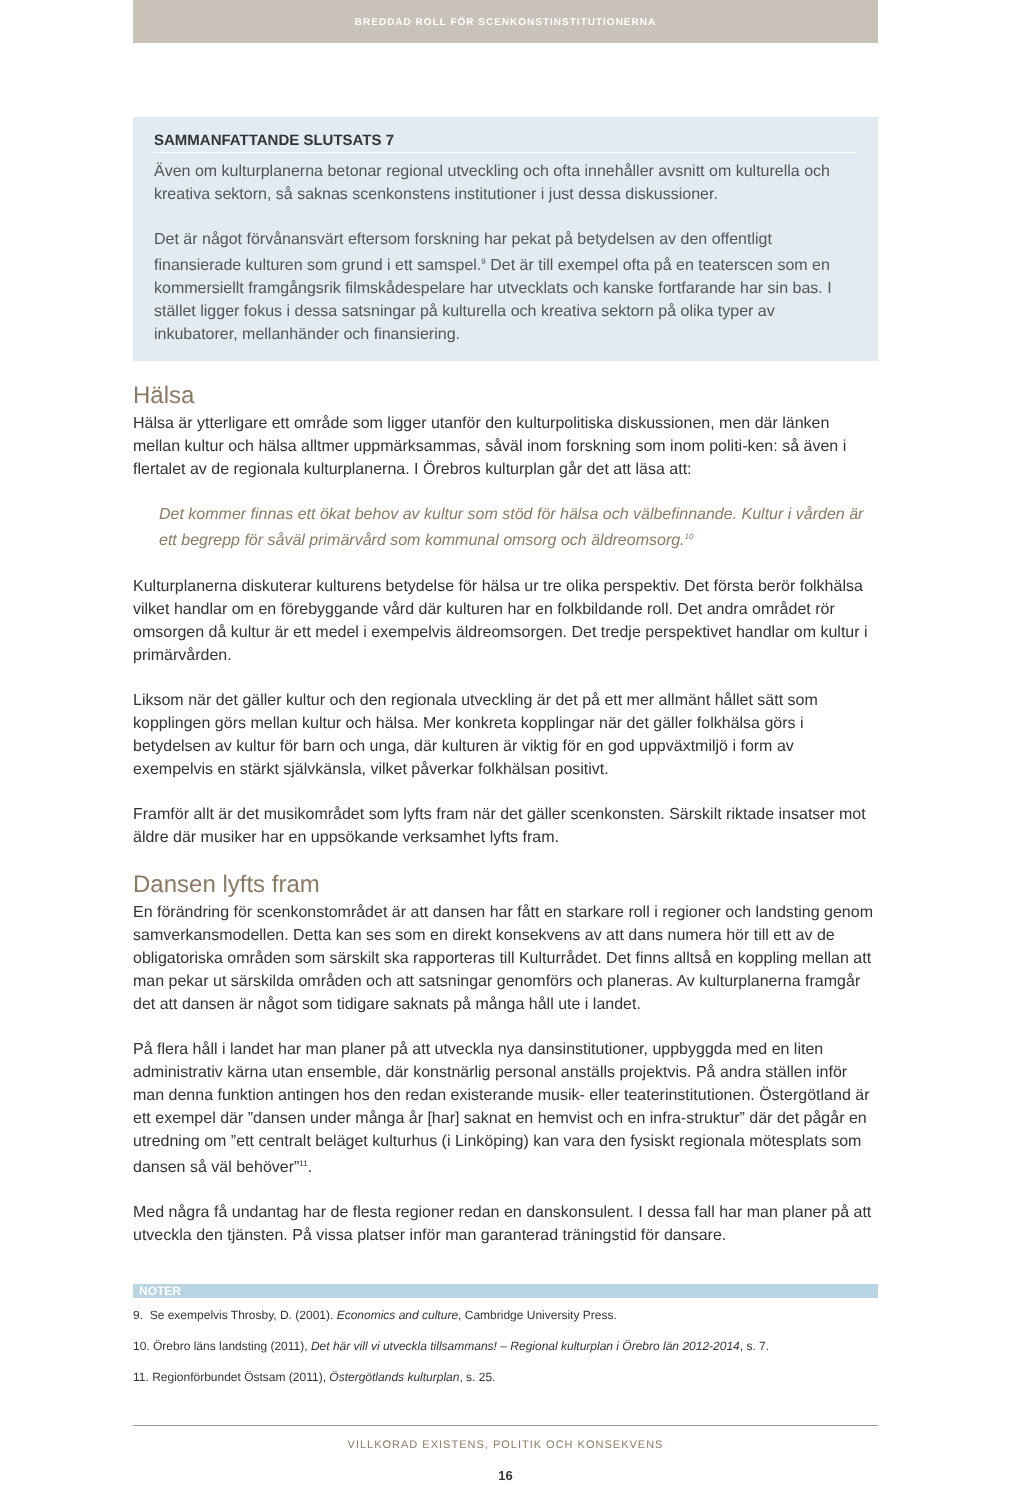BREDDAD ROLL FÖR SCENKONSTINSTITUTIONERNA
SAMMANFATTANDE SLUTSATS 7
Även om kulturplanerna betonar regional utveckling och ofta innehåller avsnitt om kulturella och kreativa sektorn, så saknas scenkonstens institutioner i just dessa diskussioner.
Det är något förvånansvärt eftersom forskning har pekat på betydelsen av den offentligt finansierade kulturen som grund i ett samspel.<sup>9</sup> Det är till exempel ofta på en teaterscen som en kommersiellt framgångsrik filmskådespelare har utvecklats och kanske fortfarande har sin bas. I stället ligger fokus i dessa satsningar på kulturella och kreativa sektorn på olika typer av inkubatorer, mellanhänder och finansiering.
Hälsa
Hälsa är ytterligare ett område som ligger utanför den kulturpolitiska diskussionen, men där länken mellan kultur och hälsa alltmer uppmärksammas, såväl inom forskning som inom politi-ken: så även i flertalet av de regionala kulturplanerna. I Örebros kulturplan går det att läsa att:
Det kommer finnas ett ökat behov av kultur som stöd för hälsa och välbefinnande. Kultur i vården är ett begrepp för såväl primärvård som kommunal omsorg och äldreomsorg.<sup>10</sup>
Kulturplanerna diskuterar kulturens betydelse för hälsa ur tre olika perspektiv. Det första berör folkhälsa vilket handlar om en förebyggande vård där kulturen har en folkbildande roll. Det andra området rör omsorgen då kultur är ett medel i exempelvis äldreomsorgen. Det tredje perspektivet handlar om kultur i primärvården.
Liksom när det gäller kultur och den regionala utveckling är det på ett mer allmänt hållet sätt som kopplingen görs mellan kultur och hälsa. Mer konkreta kopplingar när det gäller folkhälsa görs i betydelsen av kultur för barn och unga, där kulturen är viktig för en god uppväxtmiljö i form av exempelvis en stärkt självkänsla, vilket påverkar folkhälsan positivt.
Framför allt är det musikområdet som lyfts fram när det gäller scenkonsten. Särskilt riktade insatser mot äldre där musiker har en uppsökande verksamhet lyfts fram.
Dansen lyfts fram
En förändring för scenkonstområdet är att dansen har fått en starkare roll i regioner och landsting genom samverkansmodellen. Detta kan ses som en direkt konsekvens av att dans numera hör till ett av de obligatoriska områden som särskilt ska rapporteras till Kulturrådet. Det finns alltså en koppling mellan att man pekar ut särskilda områden och att satsningar genomförs och planeras. Av kulturplanerna framgår det att dansen är något som tidigare saknats på många håll ute i landet.
På flera håll i landet har man planer på att utveckla nya dansinstitutioner, uppbyggda med en liten administrativ kärna utan ensemble, där konstnärlig personal anställs projektvis. På andra ställen inför man denna funktion antingen hos den redan existerande musik- eller teaterinstitutionen. Östergötland är ett exempel där ”dansen under många år [har] saknat en hemvist och en infra-struktur” där det pågår en utredning om ”ett centralt beläget kulturhus (i Linköping) kan vara den fysiskt regionala mötesplats som dansen så väl behöver”<sup>11</sup>.
Med några få undantag har de flesta regioner redan en danskonsulent. I dessa fall har man planer på att utveckla den tjänsten. På vissa platser inför man garanterad träningstid för dansare.
NOTER
9. Se exempelvis Throsby, D. (2001). Economics and culture, Cambridge University Press.
10. Örebro läns landsting (2011), Det här vill vi utveckla tillsammans! – Regional kulturplan i Örebro län 2012-2014, s. 7.
11. Regionförbundet Östsam (2011), Östergötlands kulturplan, s. 25.
VILLKORAD EXISTENS, POLITIK OCH KONSEKVENS
16